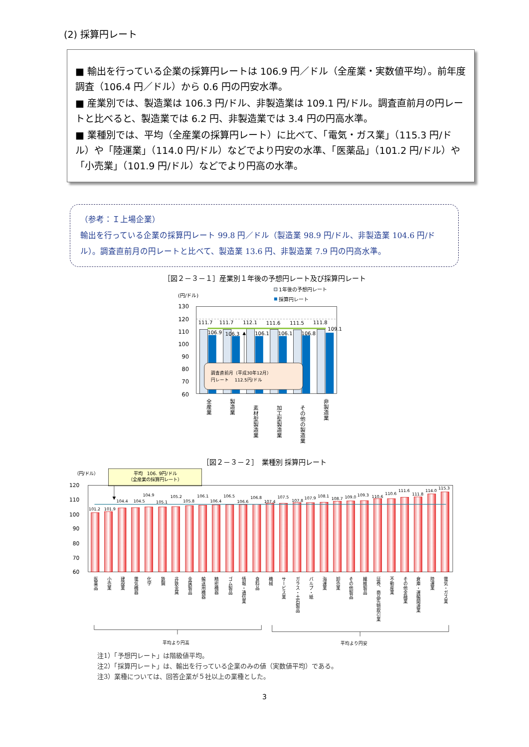(2) 採算円レート
■ 輸出を行っている企業の採算円レートは 106.9 円／ドル（全産業・実数値平均）。前年度調査（106.4 円／ドル）から 0.6 円の円安水準。
■ 産業別では、製造業は 106.3 円/ドル、非製造業は 109.1 円/ドル。調査直前月の円レートと比べると、製造業では 6.2 円、非製造業では 3.4 円の円高水準。
■ 業種別では、平均（全産業の採算円レート）に比べて、「電気・ガス業」（115.3 円/ドル）や「陸運業」（114.0 円/ドル）などでより円安の水準、「医薬品」（101.2 円/ドル）や「小売業」（101.9 円/ドル）などでより円高の水準。
（参考：Ｉ上場企業）
輸出を行っている企業の採算円レート 99.8 円／ドル（製造業 98.9 円/ドル、非製造業 104.6 円/ドル）。調査直前月の円レートと比べて、製造業 13.6 円、非製造業 7.9 円の円高水準。
［図２－３－１］産業別１年後の予想円レート及び採算円レート
(円/ドル)
1年後の予想円レート
採算円レート
130
120
110
100
90
80
70
60
111.7
111.7
112.1
111.6
111.5
111.8
106.9
106.3
106.1
106.1
106.8
109.1
調査直前月（平成30年12月）
円レート　 112.5円/ドル
全産業
製造業
素材型製造業
加工型製造業
その他の製造業
非製造業
［図２－３－２］　業種別 採算円レート
（円/ドル）
平均　106. 9円/ドル
（全産業の採算円レート）
120
110
100
90
80
70
60
101.2
101.9
104.4
104.5
104.9
105.1
105.2
105.8
106.1
106.4
106.5
106.6
106.8
107.4
107.5
107.8
107.9
108.1
108.7
109.0
109.3
110.6
110.6
111.6
111.8
114.0
115.3
医薬品
小売業
建設業
電気機器
化学
鉄鋼
非鉄金属
金属製品
輸送用機器
精密機器
ゴム製品
情報・通信業
食料品
機械
サービス業
ガラス・土石製品
パルプ・紙
海運業
卸売業
その他製品
繊維製品
証券、商品先物取引業
不動産業
その他金融業
倉庫・運輸関連業
陸運業
電気・ガス業
平均より円高
平均より円安
注1）「予想円レート」は階級値平均。
注2）「採算円レート」は、輸出を行っている企業のみの値（実数値平均）である。
注3）業種については、回答企業が５社以上の業種とした。
3